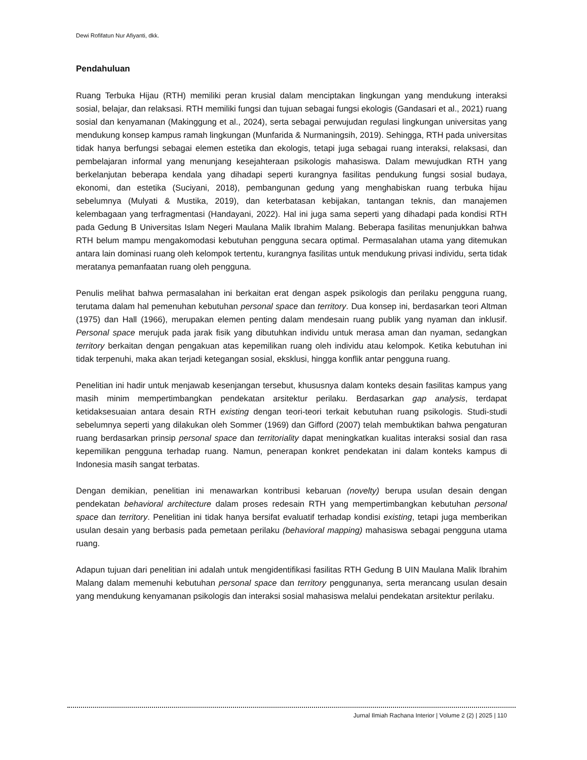Dewi Rofifatun Nur Afiyanti, dkk.
Pendahuluan
Ruang Terbuka Hijau (RTH) memiliki peran krusial dalam menciptakan lingkungan yang mendukung interaksi sosial, belajar, dan relaksasi. RTH memiliki fungsi dan tujuan sebagai fungsi ekologis (Gandasari et al., 2021) ruang sosial dan kenyamanan (Makinggung et al., 2024), serta sebagai perwujudan regulasi lingkungan universitas yang mendukung konsep kampus ramah lingkungan (Munfarida & Nurmaningsih, 2019). Sehingga, RTH pada universitas tidak hanya berfungsi sebagai elemen estetika dan ekologis, tetapi juga sebagai ruang interaksi, relaksasi, dan pembelajaran informal yang menunjang kesejahteraan psikologis mahasiswa. Dalam mewujudkan RTH yang berkelanjutan beberapa kendala yang dihadapi seperti kurangnya fasilitas pendukung fungsi sosial budaya, ekonomi, dan estetika (Suciyani, 2018), pembangunan gedung yang menghabiskan ruang terbuka hijau sebelumnya (Mulyati & Mustika, 2019), dan keterbatasan kebijakan, tantangan teknis, dan manajemen kelembagaan yang terfragmentasi (Handayani, 2022). Hal ini juga sama seperti yang dihadapi pada kondisi RTH pada Gedung B Universitas Islam Negeri Maulana Malik Ibrahim Malang. Beberapa fasilitas menunjukkan bahwa RTH belum mampu mengakomodasi kebutuhan pengguna secara optimal. Permasalahan utama yang ditemukan antara lain dominasi ruang oleh kelompok tertentu, kurangnya fasilitas untuk mendukung privasi individu, serta tidak meratanya pemanfaatan ruang oleh pengguna.
Penulis melihat bahwa permasalahan ini berkaitan erat dengan aspek psikologis dan perilaku pengguna ruang, terutama dalam hal pemenuhan kebutuhan personal space dan territory. Dua konsep ini, berdasarkan teori Altman (1975) dan Hall (1966), merupakan elemen penting dalam mendesain ruang publik yang nyaman dan inklusif. Personal space merujuk pada jarak fisik yang dibutuhkan individu untuk merasa aman dan nyaman, sedangkan territory berkaitan dengan pengakuan atas kepemilikan ruang oleh individu atau kelompok. Ketika kebutuhan ini tidak terpenuhi, maka akan terjadi ketegangan sosial, eksklusi, hingga konflik antar pengguna ruang.
Penelitian ini hadir untuk menjawab kesenjangan tersebut, khususnya dalam konteks desain fasilitas kampus yang masih minim mempertimbangkan pendekatan arsitektur perilaku. Berdasarkan gap analysis, terdapat ketidaksesuaian antara desain RTH existing dengan teori-teori terkait kebutuhan ruang psikologis. Studi-studi sebelumnya seperti yang dilakukan oleh Sommer (1969) dan Gifford (2007) telah membuktikan bahwa pengaturan ruang berdasarkan prinsip personal space dan territoriality dapat meningkatkan kualitas interaksi sosial dan rasa kepemilikan pengguna terhadap ruang. Namun, penerapan konkret pendekatan ini dalam konteks kampus di Indonesia masih sangat terbatas.
Dengan demikian, penelitian ini menawarkan kontribusi kebaruan (novelty) berupa usulan desain dengan pendekatan behavioral architecture dalam proses redesain RTH yang mempertimbangkan kebutuhan personal space dan territory. Penelitian ini tidak hanya bersifat evaluatif terhadap kondisi existing, tetapi juga memberikan usulan desain yang berbasis pada pemetaan perilaku (behavioral mapping) mahasiswa sebagai pengguna utama ruang.
Adapun tujuan dari penelitian ini adalah untuk mengidentifikasi fasilitas RTH Gedung B UIN Maulana Malik Ibrahim Malang dalam memenuhi kebutuhan personal space dan territory penggunanya, serta merancang usulan desain yang mendukung kenyamanan psikologis dan interaksi sosial mahasiswa melalui pendekatan arsitektur perilaku.
Jurnal Ilmiah Rachana Interior | Volume 2 (2) | 2025 | 110